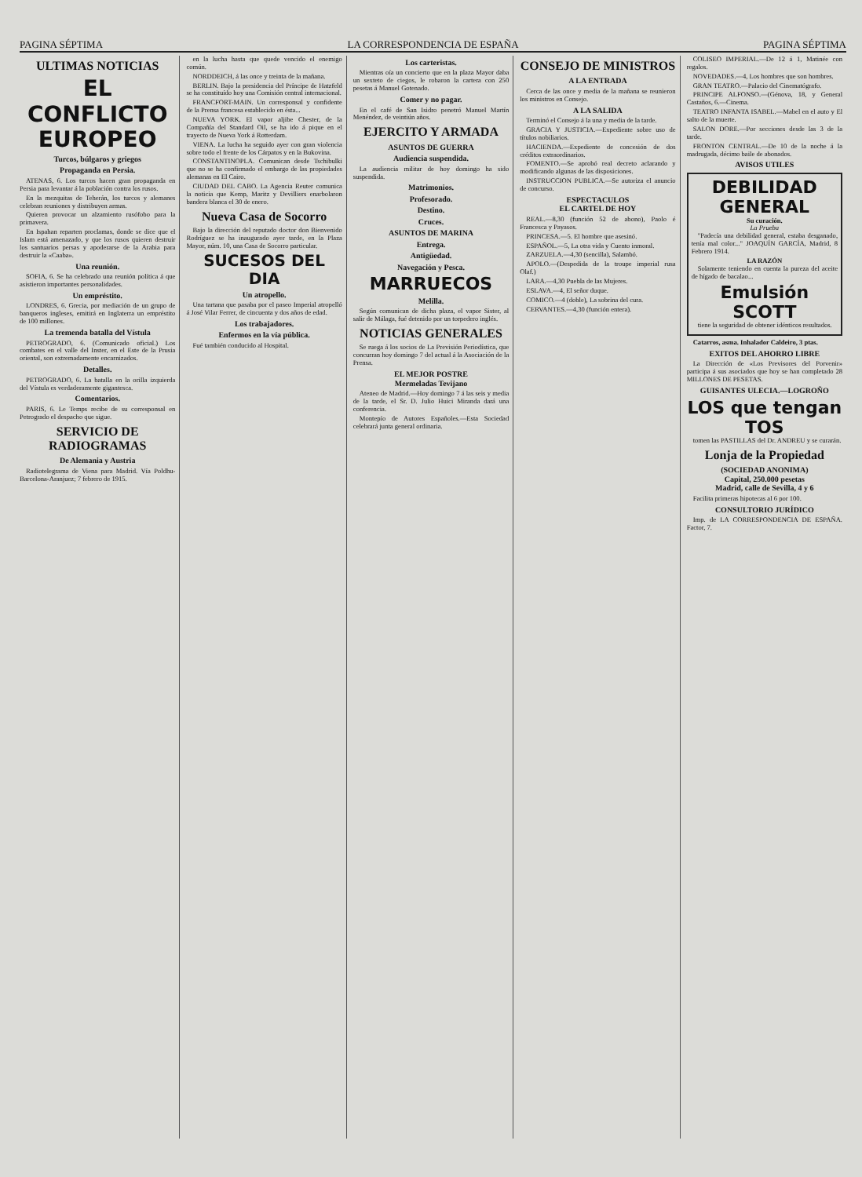PAGINA SÉPTIMA LA CORRESPONDENCIA DE ESPAÑA PAGINA SÉPTIMA
ULTIMAS NOTICIAS
EL CONFLICTO EUROPEO
Turcos, búlgaros y griegos
Propaganda en Persia.
ATENAS, 6. Los turcos hacen gran propaganda en Persia para levantar á la población contra los rusos.
En la mezquitas de Teherán, los turcos y alemanes celebran reuniones y distribuyen armas.
Quieren provocar un alzamiento rusófobo para la primavera.
En Ispahan reparten proclamas, donde se dice que el Islam está amenazado, y que los rusos quieren destruir los santuarios persas y apoderarse de la Arabia para destruir la «Caaba».
Una reunión.
SOFIA, 6. Se ha celebrado una reunión política á que asistieron importantes personalidades.
Un empréstito.
LONDRES, 6. Grecia, por mediación de un grupo de banqueros ingleses, emitirá en Inglaterra un empréstito de 100 millones.
La tremenda batalla del Vístula
PETROGRADO, 6. (Comunicado oficial.) Los combates en el valle del Inster, en el Este de la Prusia oriental, son extremadamente encarnizados.
Detalles.
PETROGRADO, 6. La batalla en la orilla izquierda del Vístula es verdaderamente gigantesca.
Comentarios.
PARIS, 6. Le Temps recibe de su corresponsal en Petrogrado el despacho que sigue.
SERVICIO DE RADIOGRAMAS
De Alemania y Austria
Radiotelegrama de Viena para Madrid. Vía Poldhu-Barcelona-Aranjuez; 7 febrero de 1915.
en la lucha hasta que quede vencido el enemigo común.
NORDDEICH, á las once y treinta de la mañana.
BERLIN. Bajo la presidencia del Príncipe de Hatzfeld se ha constituído hoy una Comisión central internacional.
FRANCFORT-MAIN. Un corresponsal y confidente de la Prensa francesa establecido en ésta...
NUEVA YORK. El vapor aljibe Chester, de la Compañía del Standard Oil, se ha ido á pique en el trayecto de Nueva York á Rotterdam.
VIENA. La lucha ha seguido ayer con gran violencia sobre todo el frente de los Cárpatos y en la Bukovina.
CONSTANTINOPLA. Comunican desde Tschibulki que no se ha confirmado el embargo de las propiedades alemanas en El Cairo.
CIUDAD DEL CABO. La Agencia Reuter comunica la noticia que Kemp, Maritz y Devilliers enarbolaron bandera blanca el 30 de enero.
Nueva Casa de Socorro
Bajo la dirección del reputado doctor don Bienvenido Rodríguez se ha inaugurado ayer tarde, en la Plaza Mayor, núm. 10, una Casa de Socorro particular.
SUCESOS DEL DIA
Un atropello.
Una tartana que pasaba por el paseo Imperial atropelló á José Vilar Ferrer, de cincuenta y dos años de edad.
Los trabajadores.
Enfermos en la vía pública.
Fué también conducido al Hospital.
Los carteristas.
Mientras oía un concierto que en la plaza Mayor daba un sexteto de ciegos, le robaron la cartera con 250 pesetas á Manuel Gotenado.
Comer y no pagar.
En el café de San Isidro penetró Manuel Martín Menéndez, de veintiún años.
EJERCITO Y ARMADA
ASUNTOS DE GUERRA
Audiencia suspendida.
La audiencia militar de hoy domingo ha sido suspendida.
Matrimonios.
Profesorado.
Destino.
Cruces.
ASUNTOS DE MARINA
Entrega.
Antigüedad.
Navegación y Pesca.
MARRUECOS
Melilla.
Según comunican de dicha plaza, el vapor Sister, al salir de Málaga, fué detenido por un torpedero inglés.
NOTICIAS GENERALES
Se ruega á los socios de La Previsión Periodística, que concurran hoy domingo 7 del actual á la Asociación de la Prensa.
EL MEJOR POSTRE
Mermeladas Tevijano
Ateneo de Madrid.—Hoy domingo 7 á las seis y media de la tarde, el Sr. D. Julio Huici Miranda dará una conferencia.
Montepío de Autores Españoles.—Esta Sociedad celebrará junta general ordinaria.
CONSEJO DE MINISTROS
A LA ENTRADA
Cerca de las once y media de la mañana se reunieron los ministros en Consejo.
A LA SALIDA
Terminó el Consejo á la una y media de la tarde.
GRACIA Y JUSTICIA.—Expediente sobre uso de títulos nobiliarios.
HACIENDA.—Expediente de concesión de dos créditos extraordinarios.
FOMENTO.—Se aprobó real decreto aclarando y modificando algunas de las disposiciones.
INSTRUCCION PUBLICA.—Se autoriza el anuncio de concurso.
ESPECTACULOS
EL CARTEL DE HOY
REAL.—8,30 (función 52 de abono), Paolo é Francesca y Payasos.
PRINCESA.—5. El hombre que asesinó.
ESPAÑOL.—5, La otra vida y Cuento inmoral.
ZARZUELA.—4,30 (sencilla), Salambó.
APOLO.—(Despedida de la troupe imperial rusa Olaf.)
LARA.—4,30 Puebla de las Mujeres.
ESLAVA.—4, El señor duque.
COMICO.—4 (doble), La sobrina del cura.
CERVANTES.—4,30 (función entera).
COLISEO IMPERIAL.—De 12 á 1, Matinée con regalos.
NOVEDADES.—4, Los hombres que son hombres.
GRAN TEATRO.—Palacio del Cinematógrafo.
PRINCIPE ALFONSO.—(Génova, 18, y General Castaños, 6.—Cinema.
TEATRO INFANTA ISABEL.—Mabel en el auto y El salto de la muerte.
SALON DORE.—Por secciones desde las 3 de la tarde.
FRONTON CENTRAL.—De 10 de la noche á la madrugada, décimo baile de abonados.
AVISOS UTILES
DEBILIDAD GENERAL
Su curación.
La Prueba
"Padecía una debilidad general, estaba desganado, tenía mal color..." JOAQUÍN GARCÍA, Madrid, 8 Febrero 1914.
LA RAZÓN
Solamente teniendo en cuenta la pureza del aceite de hígado de bacalao...
Emulsión SCOTT
tiene la seguridad de obtener idénticos resultados.
Catarros, asma. Inhalador Caldeiro, 3 ptas.
EXITOS DEL AHORRO LIBRE
La Dirección de «Los Previsores del Porvenir» participa á sus asociados que hoy se han completado 28 MILLONES DE PESETAS.
GUISANTES ULECIA.—LOGROÑO
LOS que tengan TOS
tomen las PASTILLAS del Dr. ANDREU y se curarán.
Lonja de la Propiedad
(SOCIEDAD ANONIMA)
Capital, 250.000 pesetas
Madrid, calle de Sevilla, 4 y 6
Facilita primeras hipotecas al 6 por 100.
CONSULTORIO JURÍDICO
Imp. de LA CORRESPONDENCIA DE ESPAÑA. Factor, 7.